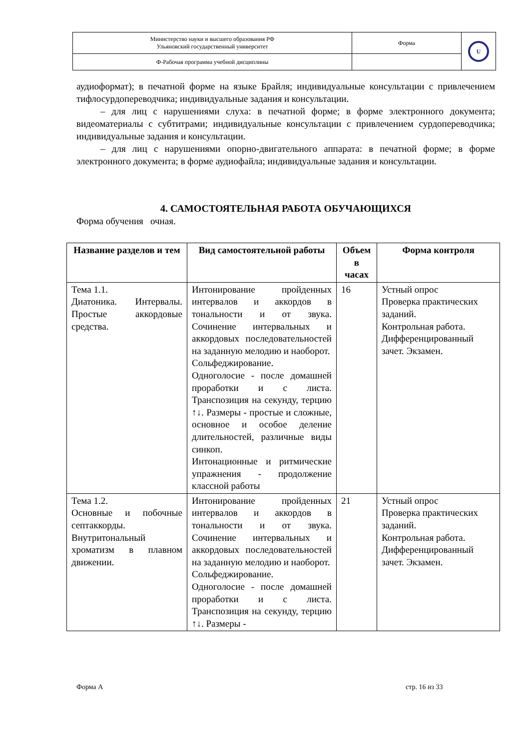| Министерство науки и высшего образования РФ Ульяновский государственный университет | Форма | U |
| Ф-Рабочая программа учебной дисциплины | | |
аудиоформат); в печатной форме на языке Брайля; индивидуальные консультации с привлечением тифлосурдопереводчика; индивидуальные задания и консультации.
– для лиц с нарушениями слуха: в печатной форме; в форме электронного документа; видеоматериалы с субтитрами; индивидуальные консультации с привлечением сурдопереводчика; индивидуальные задания и консультации.
– для лиц с нарушениями опорно-двигательного аппарата: в печатной форме; в форме электронного документа; в форме аудиофайла; индивидуальные задания и консультации.
4. САМОСТОЯТЕЛЬНАЯ РАБОТА ОБУЧАЮЩИХСЯ
Форма обучения очная.
| Название разделов и тем | Вид самостоятельной работы | Объем в часах | Форма контроля |
| --- | --- | --- | --- |
| Тема 1.1. Диатоника. Интервалы. Простые аккордовые средства. | Интонирование пройденных интервалов и аккордов в тональности и от звука. Сочинение интервальных и аккордовых последовательностей на заданную мелодию и наоборот. Сольфеджирование. Одноголосие - после домашней проработки и с листа. Транспозиция на секунду, терцию ↑↓. Размеры - простые и сложные, основное и особое деление длительностей, различные виды синкоп. Интонационные и ритмические упражнения - продолжение классной работы | 16 | Устный опрос Проверка практических заданий. Контрольная работа. Дифференцированный зачет. Экзамен. |
| Тема 1.2. Основные и побочные септаккорды. Внутритональный хроматизм в плавном движении. | Интонирование пройденных интервалов и аккордов в тональности и от звука. Сочинение интервальных и аккордовых последовательностей на заданную мелодию и наоборот. Сольфеджирование. Одноголосие - после домашней проработки и с листа. Транспозиция на секунду, терцию ↑↓. Размеры - | 21 | Устный опрос Проверка практических заданий. Контрольная работа. Дифференцированный зачет. Экзамен. |
Форма А стр. 16 из 33